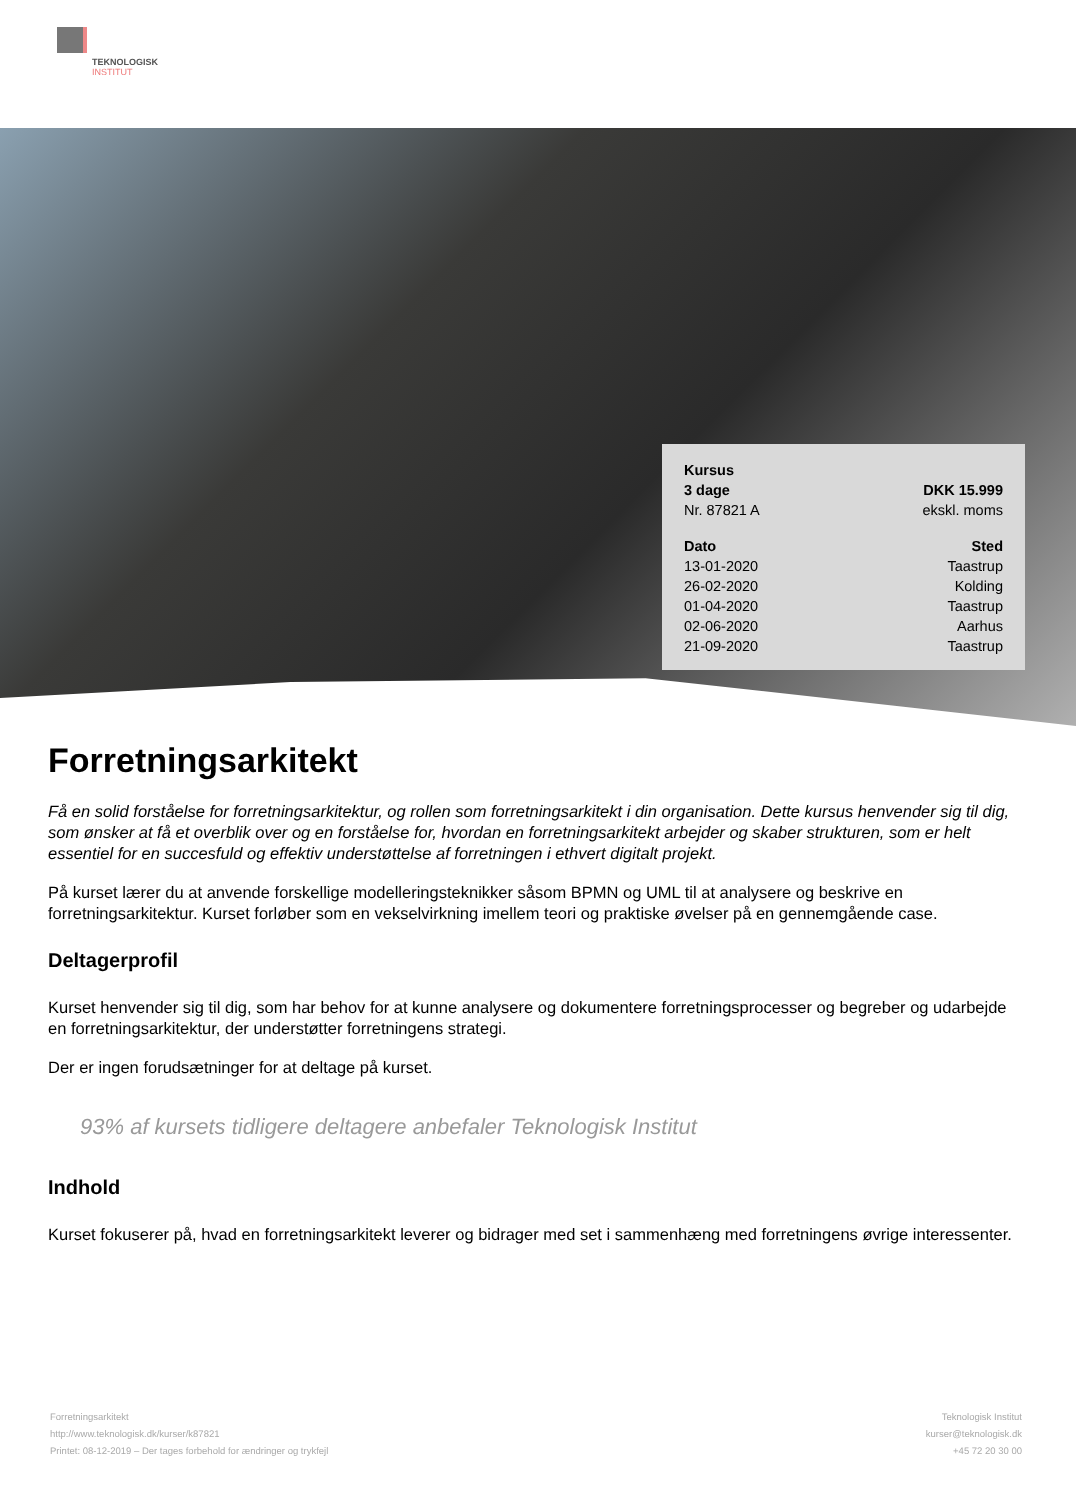TEKNOLOGISK
INSTITUT
| Kursus | |
| 3 dage | DKK 15.999 |
| Nr. 87821 A | ekskl. moms |
| Dato | Sted |
| 13-01-2020 | Taastrup |
| 26-02-2020 | Kolding |
| 01-04-2020 | Taastrup |
| 02-06-2020 | Aarhus |
| 21-09-2020 | Taastrup |
Forretningsarkitekt
Få en solid forståelse for forretningsarkitektur, og rollen som forretningsarkitekt i din organisation. Dette kursus henvender sig til dig, som ønsker at få et overblik over og en forståelse for, hvordan en forretningsarkitekt arbejder og skaber strukturen, som er helt essentiel for en succesfuld og effektiv understøttelse af forretningen i ethvert digitalt projekt.
På kurset lærer du at anvende forskellige modelleringsteknikker såsom BPMN og UML til at analysere og beskrive en forretningsarkitektur. Kurset forløber som en vekselvirkning imellem teori og praktiske øvelser på en gennemgående case.
Deltagerprofil
Kurset henvender sig til dig, som har behov for at kunne analysere og dokumentere forretningsprocesser og begreber og udarbejde en forretningsarkitektur, der understøtter forretningens strategi.
Der er ingen forudsætninger for at deltage på kurset.
93% af kursets tidligere deltagere anbefaler Teknologisk Institut
Indhold
Kurset fokuserer på, hvad en forretningsarkitekt leverer og bidrager med set i sammenhæng med forretningens øvrige interessenter.
Forretningsarkitekt
http://www.teknologisk.dk/kurser/k87821
Printet: 08-12-2019 – Der tages forbehold for ændringer og trykfejl
Teknologisk Institut
kurser@teknologisk.dk
+45 72 20 30 00